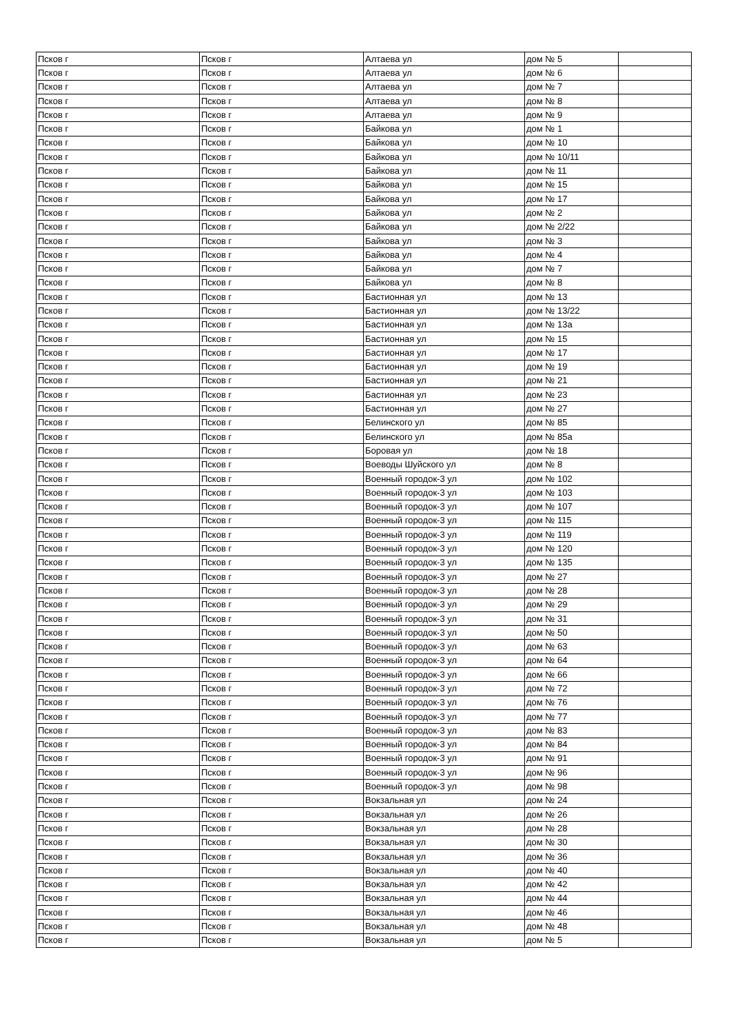| Псков г | Псков г | Алтаева ул | дом № 5 | |
| Псков г | Псков г | Алтаева ул | дом № 6 | |
| Псков г | Псков г | Алтаева ул | дом № 7 | |
| Псков г | Псков г | Алтаева ул | дом № 8 | |
| Псков г | Псков г | Алтаева ул | дом № 9 | |
| Псков г | Псков г | Байкова ул | дом № 1 | |
| Псков г | Псков г | Байкова ул | дом № 10 | |
| Псков г | Псков г | Байкова ул | дом № 10/11 | |
| Псков г | Псков г | Байкова ул | дом № 11 | |
| Псков г | Псков г | Байкова ул | дом № 15 | |
| Псков г | Псков г | Байкова ул | дом № 17 | |
| Псков г | Псков г | Байкова ул | дом № 2 | |
| Псков г | Псков г | Байкова ул | дом № 2/22 | |
| Псков г | Псков г | Байкова ул | дом № 3 | |
| Псков г | Псков г | Байкова ул | дом № 4 | |
| Псков г | Псков г | Байкова ул | дом № 7 | |
| Псков г | Псков г | Байкова ул | дом № 8 | |
| Псков г | Псков г | Бастионная ул | дом № 13 | |
| Псков г | Псков г | Бастионная ул | дом № 13/22 | |
| Псков г | Псков г | Бастионная ул | дом № 13а | |
| Псков г | Псков г | Бастионная ул | дом № 15 | |
| Псков г | Псков г | Бастионная ул | дом № 17 | |
| Псков г | Псков г | Бастионная ул | дом № 19 | |
| Псков г | Псков г | Бастионная ул | дом № 21 | |
| Псков г | Псков г | Бастионная ул | дом № 23 | |
| Псков г | Псков г | Бастионная ул | дом № 27 | |
| Псков г | Псков г | Белинского ул | дом № 85 | |
| Псков г | Псков г | Белинского ул | дом № 85а | |
| Псков г | Псков г | Боровая ул | дом № 18 | |
| Псков г | Псков г | Воеводы Шуйского ул | дом № 8 | |
| Псков г | Псков г | Военный городок-3 ул | дом № 102 | |
| Псков г | Псков г | Военный городок-3 ул | дом № 103 | |
| Псков г | Псков г | Военный городок-3 ул | дом № 107 | |
| Псков г | Псков г | Военный городок-3 ул | дом № 115 | |
| Псков г | Псков г | Военный городок-3 ул | дом № 119 | |
| Псков г | Псков г | Военный городок-3 ул | дом № 120 | |
| Псков г | Псков г | Военный городок-3 ул | дом № 135 | |
| Псков г | Псков г | Военный городок-3 ул | дом № 27 | |
| Псков г | Псков г | Военный городок-3 ул | дом № 28 | |
| Псков г | Псков г | Военный городок-3 ул | дом № 29 | |
| Псков г | Псков г | Военный городок-3 ул | дом № 31 | |
| Псков г | Псков г | Военный городок-3 ул | дом № 50 | |
| Псков г | Псков г | Военный городок-3 ул | дом № 63 | |
| Псков г | Псков г | Военный городок-3 ул | дом № 64 | |
| Псков г | Псков г | Военный городок-3 ул | дом № 66 | |
| Псков г | Псков г | Военный городок-3 ул | дом № 72 | |
| Псков г | Псков г | Военный городок-3 ул | дом № 76 | |
| Псков г | Псков г | Военный городок-3 ул | дом № 77 | |
| Псков г | Псков г | Военный городок-3 ул | дом № 83 | |
| Псков г | Псков г | Военный городок-3 ул | дом № 84 | |
| Псков г | Псков г | Военный городок-3 ул | дом № 91 | |
| Псков г | Псков г | Военный городок-3 ул | дом № 96 | |
| Псков г | Псков г | Военный городок-3 ул | дом № 98 | |
| Псков г | Псков г | Вокзальная ул | дом № 24 | |
| Псков г | Псков г | Вокзальная ул | дом № 26 | |
| Псков г | Псков г | Вокзальная ул | дом № 28 | |
| Псков г | Псков г | Вокзальная ул | дом № 30 | |
| Псков г | Псков г | Вокзальная ул | дом № 36 | |
| Псков г | Псков г | Вокзальная ул | дом № 40 | |
| Псков г | Псков г | Вокзальная ул | дом № 42 | |
| Псков г | Псков г | Вокзальная ул | дом № 44 | |
| Псков г | Псков г | Вокзальная ул | дом № 46 | |
| Псков г | Псков г | Вокзальная ул | дом № 48 | |
| Псков г | Псков г | Вокзальная ул | дом № 5 | |